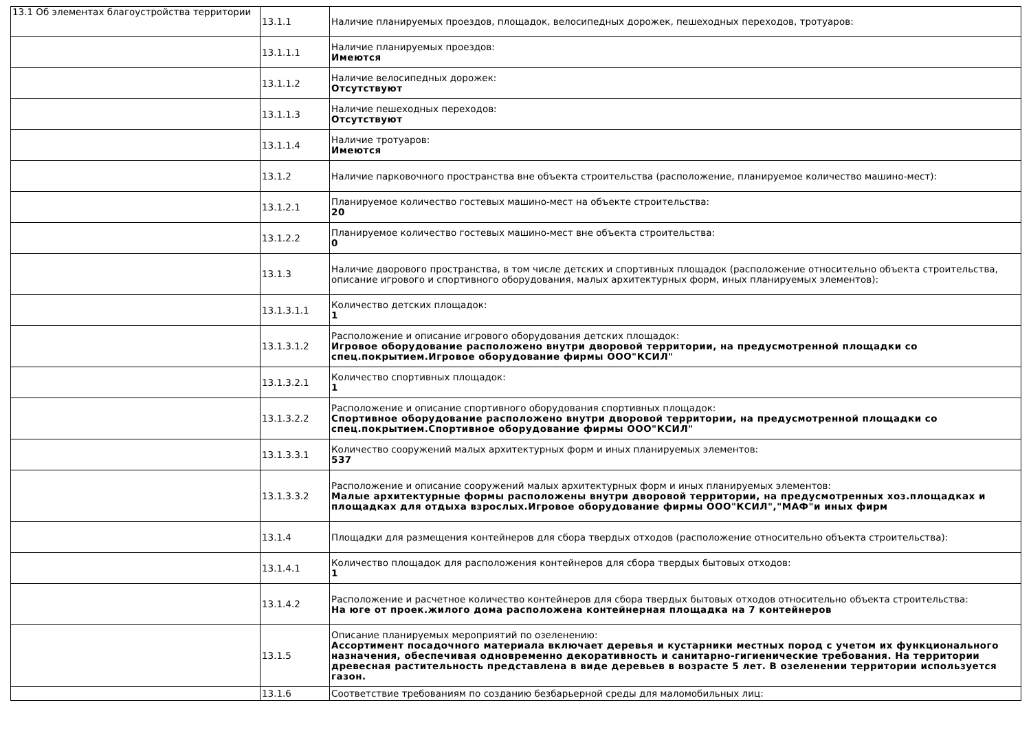| 13.1 Об элементах благоустройства территории | 13.1.1 | Наличие планируемых проездов, площадок, велосипедных дорожек, пешеходных переходов, тротуаров: |
| | 13.1.1.1 | Наличие планируемых проездов: Имеются |
| | 13.1.1.2 | Наличие велосипедных дорожек: Отсутствуют |
| | 13.1.1.3 | Наличие пешеходных переходов: Отсутствуют |
| | 13.1.1.4 | Наличие тротуаров: Имеются |
| | 13.1.2 | Наличие парковочного пространства вне объекта строительства (расположение, планируемое количество машино-мест): |
| | 13.1.2.1 | Планируемое количество гостевых машино-мест на объекте строительства: 20 |
| | 13.1.2.2 | Планируемое количество гостевых машино-мест вне объекта строительства: 0 |
| | 13.1.3 | Наличие дворового пространства, в том числе детских и спортивных площадок (расположение относительно объекта строительства, описание игрового и спортивного оборудования, малых архитектурных форм, иных планируемых элементов): |
| | 13.1.3.1.1 | Количество детских площадок: 1 |
| | 13.1.3.1.2 | Расположение и описание игрового оборудования детских площадок: Игровое оборудование расположено внутри дворовой территории, на предусмотренной площадки со спец.покрытием.Игровое оборудование фирмы ООО"КСИЛ" |
| | 13.1.3.2.1 | Количество спортивных площадок: 1 |
| | 13.1.3.2.2 | Расположение и описание спортивного оборудования спортивных площадок: Спортивное оборудование расположено внутри дворовой территории, на предусмотренной площадки со спец.покрытием.Спортивное оборудование фирмы ООО"КСИЛ" |
| | 13.1.3.3.1 | Количество сооружений малых архитектурных форм и иных планируемых элементов: 537 |
| | 13.1.3.3.2 | Расположение и описание сооружений малых архитектурных форм и иных планируемых элементов: Малые архитектурные формы расположены внутри дворовой территории, на предусмотренных хоз.площадках и площадках для отдыха взрослых.Игровое оборудование фирмы ООО"КСИЛ","МАФ"и иных фирм |
| | 13.1.4 | Площадки для размещения контейнеров для сбора твердых отходов (расположение относительно объекта строительства): |
| | 13.1.4.1 | Количество площадок для расположения контейнеров для сбора твердых бытовых отходов: 1 |
| | 13.1.4.2 | Расположение и расчетное количество контейнеров для сбора твердых бытовых отходов относительно объекта строительства: На юге от проек.жилого дома расположена контейнерная площадка на 7 контейнеров |
| | 13.1.5 | Описание планируемых мероприятий по озеленению: Ассортимент посадочного материала включает деревья и кустарники местных пород с учетом их функционального назначения, обеспечивая одновременно декоративность и санитарно-гигиенические требования. На территории древесная растительность представлена в виде деревьев в возрасте 5 лет. В озеленении территории используется газон. |
| | 13.1.6 | Соответствие требованиям по созданию безбарьерной среды для маломобильных лиц: |